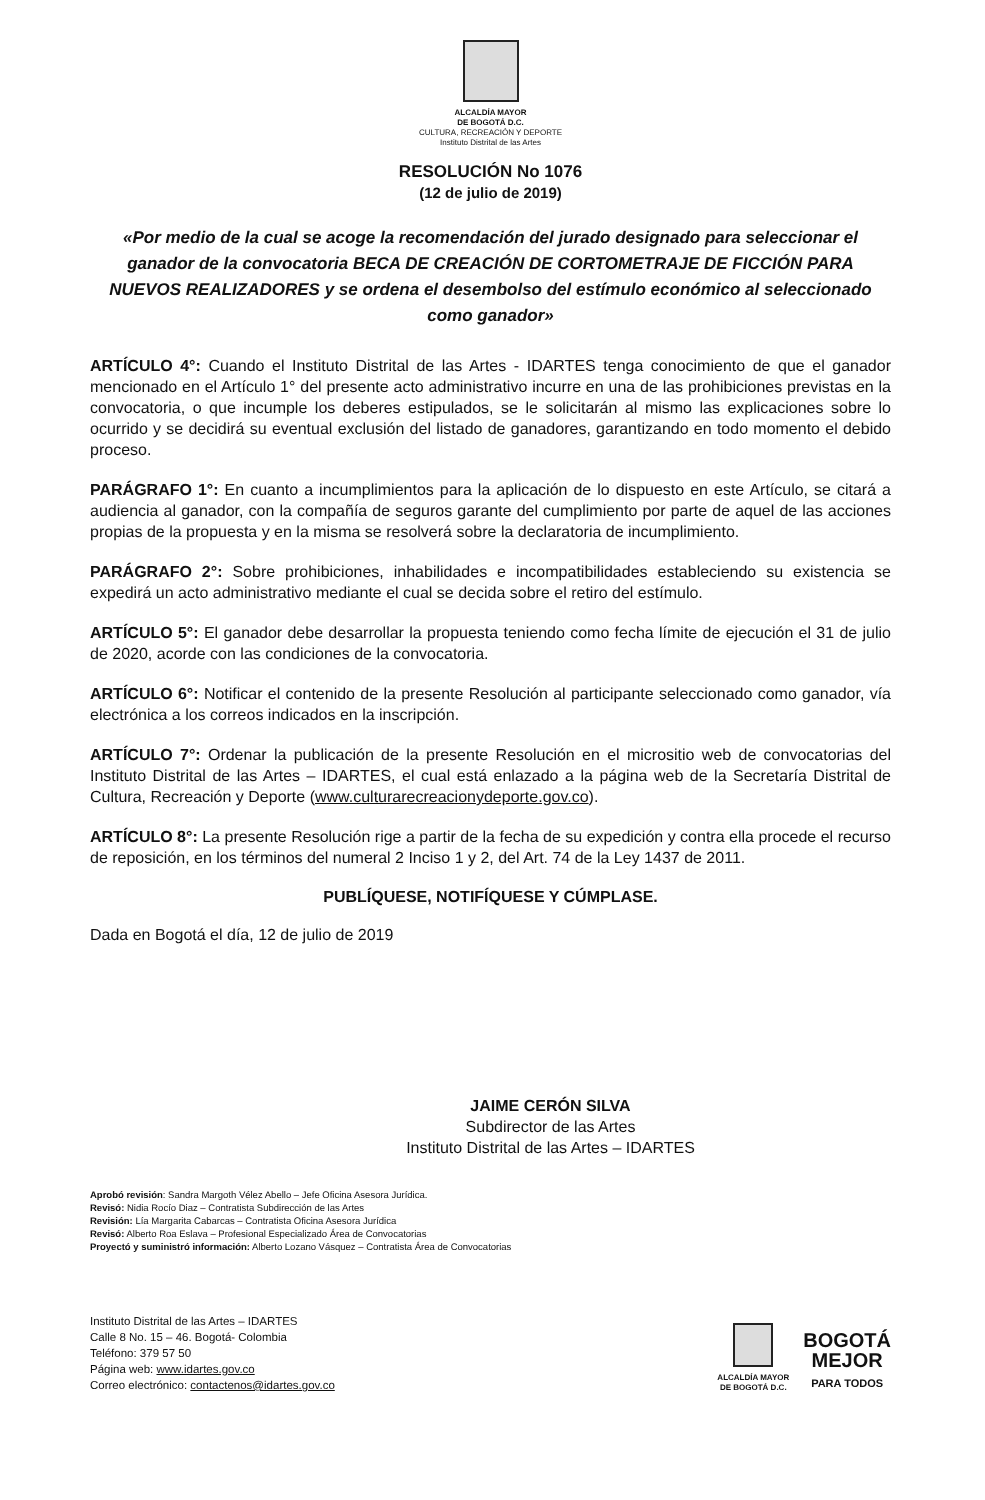ALCALDÍA MAYOR
DE BOGOTÁ D.C.
CULTURA, RECREACIÓN Y DEPORTE
Instituto Distrital de las Artes
RESOLUCIÓN No 1076
(12 de julio de 2019)
«Por medio de la cual se acoge la recomendación del jurado designado para seleccionar el ganador de la convocatoria BECA DE CREACIÓN DE CORTOMETRAJE DE FICCIÓN PARA NUEVOS REALIZADORES y se ordena el desembolso del estímulo económico al seleccionado como ganador»
ARTÍCULO 4°: Cuando el Instituto Distrital de las Artes - IDARTES tenga conocimiento de que el ganador mencionado en el Artículo 1° del presente acto administrativo incurre en una de las prohibiciones previstas en la convocatoria, o que incumple los deberes estipulados, se le solicitarán al mismo las explicaciones sobre lo ocurrido y se decidirá su eventual exclusión del listado de ganadores, garantizando en todo momento el debido proceso.
PARÁGRAFO 1°: En cuanto a incumplimientos para la aplicación de lo dispuesto en este Artículo, se citará a audiencia al ganador, con la compañía de seguros garante del cumplimiento por parte de aquel de las acciones propias de la propuesta y en la misma se resolverá sobre la declaratoria de incumplimiento.
PARÁGRAFO 2°: Sobre prohibiciones, inhabilidades e incompatibilidades estableciendo su existencia se expedirá un acto administrativo mediante el cual se decida sobre el retiro del estímulo.
ARTÍCULO 5°: El ganador debe desarrollar la propuesta teniendo como fecha límite de ejecución el 31 de julio de 2020, acorde con las condiciones de la convocatoria.
ARTÍCULO 6°: Notificar el contenido de la presente Resolución al participante seleccionado como ganador, vía electrónica a los correos indicados en la inscripción.
ARTÍCULO 7°: Ordenar la publicación de la presente Resolución en el micrositio web de convocatorias del Instituto Distrital de las Artes – IDARTES, el cual está enlazado a la página web de la Secretaría Distrital de Cultura, Recreación y Deporte (www.culturarecreacionydeporte.gov.co).
ARTÍCULO 8°: La presente Resolución rige a partir de la fecha de su expedición y contra ella procede el recurso de reposición, en los términos del numeral 2 Inciso 1 y 2, del Art. 74 de la Ley 1437 de 2011.
PUBLÍQUESE, NOTIFÍQUESE Y CÚMPLASE.
Dada en Bogotá el día, 12 de julio de 2019
JAIME CERÓN SILVA
Subdirector de las Artes
Instituto Distrital de las Artes – IDARTES
Aprobó revisión: Sandra Margoth Vélez Abello – Jefe Oficina Asesora Jurídica.
Revisó: Nidia Rocío Diaz – Contratista Subdirección de las Artes
Revisión: Lía Margarita Cabarcas – Contratista Oficina Asesora Jurídica
Revisó: Alberto Roa Eslava – Profesional Especializado Área de Convocatorias
Proyectó y suministró información: Alberto Lozano Vásquez – Contratista Área de Convocatorias
Instituto Distrital de las Artes – IDARTES
Calle 8 No. 15 – 46. Bogotá- Colombia
Teléfono: 379 57 50
Página web: www.idartes.gov.co
Correo electrónico: contactenos@idartes.gov.co
ALCALDÍA MAYOR
DE BOGOTÁ D.C.
BOGOTÁ
MEJOR
PARA TODOS